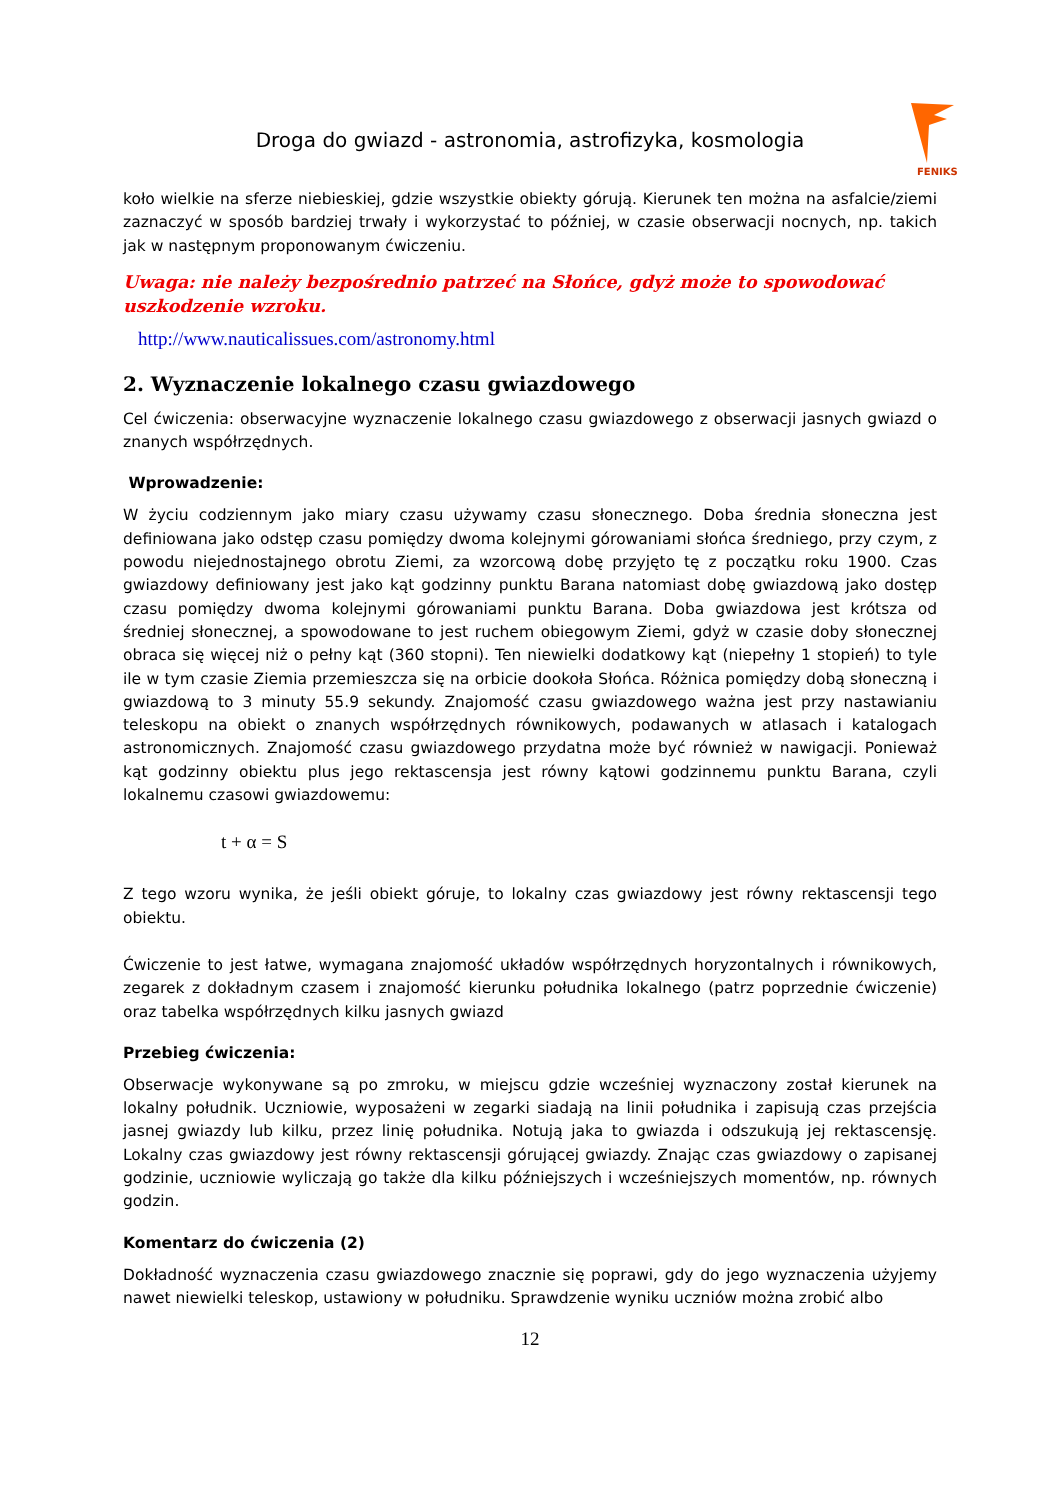Droga do gwiazd - astronomia, astrofizyka, kosmologia
FENIKS
koło wielkie na sferze niebieskiej, gdzie wszystkie obiekty górują. Kierunek ten można na asfalcie/ziemi zaznaczyć w sposób bardziej trwały i wykorzystać to później, w czasie obserwacji nocnych, np. takich jak w następnym proponowanym ćwiczeniu.
Uwaga: nie należy bezpośrednio patrzeć na Słońce, gdyż może to spowodować uszkodzenie wzroku.
http://www.nauticalissues.com/astronomy.html
2. Wyznaczenie lokalnego czasu gwiazdowego
Cel ćwiczenia: obserwacyjne wyznaczenie lokalnego czasu gwiazdowego z obserwacji jasnych gwiazd o znanych współrzędnych.
Wprowadzenie:
W życiu codziennym jako miary czasu używamy czasu słonecznego. Doba średnia słoneczna jest definiowana jako odstęp czasu pomiędzy dwoma kolejnymi górowaniami słońca średniego, przy czym, z powodu niejednostajnego obrotu Ziemi, za wzorcową dobę przyjęto tę z początku roku 1900. Czas gwiazdowy definiowany jest jako kąt godzinny punktu Barana natomiast dobę gwiazdową jako dostęp czasu pomiędzy dwoma kolejnymi górowaniami punktu Barana. Doba gwiazdowa jest krótsza od średniej słonecznej, a spowodowane to jest ruchem obiegowym Ziemi, gdyż w czasie doby słonecznej obraca się więcej niż o pełny kąt (360 stopni). Ten niewielki dodatkowy kąt (niepełny 1 stopień) to tyle ile w tym czasie Ziemia przemieszcza się na orbicie dookoła Słońca. Różnica pomiędzy dobą słoneczną i gwiazdową to 3 minuty 55.9 sekundy. Znajomość czasu gwiazdowego ważna jest przy nastawianiu teleskopu na obiekt o znanych współrzędnych równikowych, podawanych w atlasach i katalogach astronomicznych. Znajomość czasu gwiazdowego przydatna może być również w nawigacji. Ponieważ kąt godzinny obiektu plus jego rektascensja jest równy kątowi godzinnemu punktu Barana, czyli lokalnemu czasowi gwiazdowemu:
t + α = S
Z tego wzoru wynika, że jeśli obiekt góruje, to lokalny czas gwiazdowy jest równy rektascensji tego obiektu.
Ćwiczenie to jest łatwe, wymagana znajomość układów współrzędnych horyzontalnych i równikowych, zegarek z dokładnym czasem i znajomość kierunku południka lokalnego (patrz poprzednie ćwiczenie) oraz tabelka współrzędnych kilku jasnych gwiazd
Przebieg ćwiczenia:
Obserwacje wykonywane są po zmroku, w miejscu gdzie wcześniej wyznaczony został kierunek na lokalny południk. Uczniowie, wyposażeni w zegarki siadają na linii południka i zapisują czas przejścia jasnej gwiazdy lub kilku, przez linię południka. Notują jaka to gwiazda i odszukują jej rektascensję. Lokalny czas gwiazdowy jest równy rektascensji górującej gwiazdy. Znając czas gwiazdowy o zapisanej godzinie, uczniowie wyliczają go także dla kilku późniejszych i wcześniejszych momentów, np. równych godzin.
Komentarz do ćwiczenia (2)
Dokładność wyznaczenia czasu gwiazdowego znacznie się poprawi, gdy do jego wyznaczenia użyjemy nawet niewielki teleskop, ustawiony w południku. Sprawdzenie wyniku uczniów można zrobić albo
12